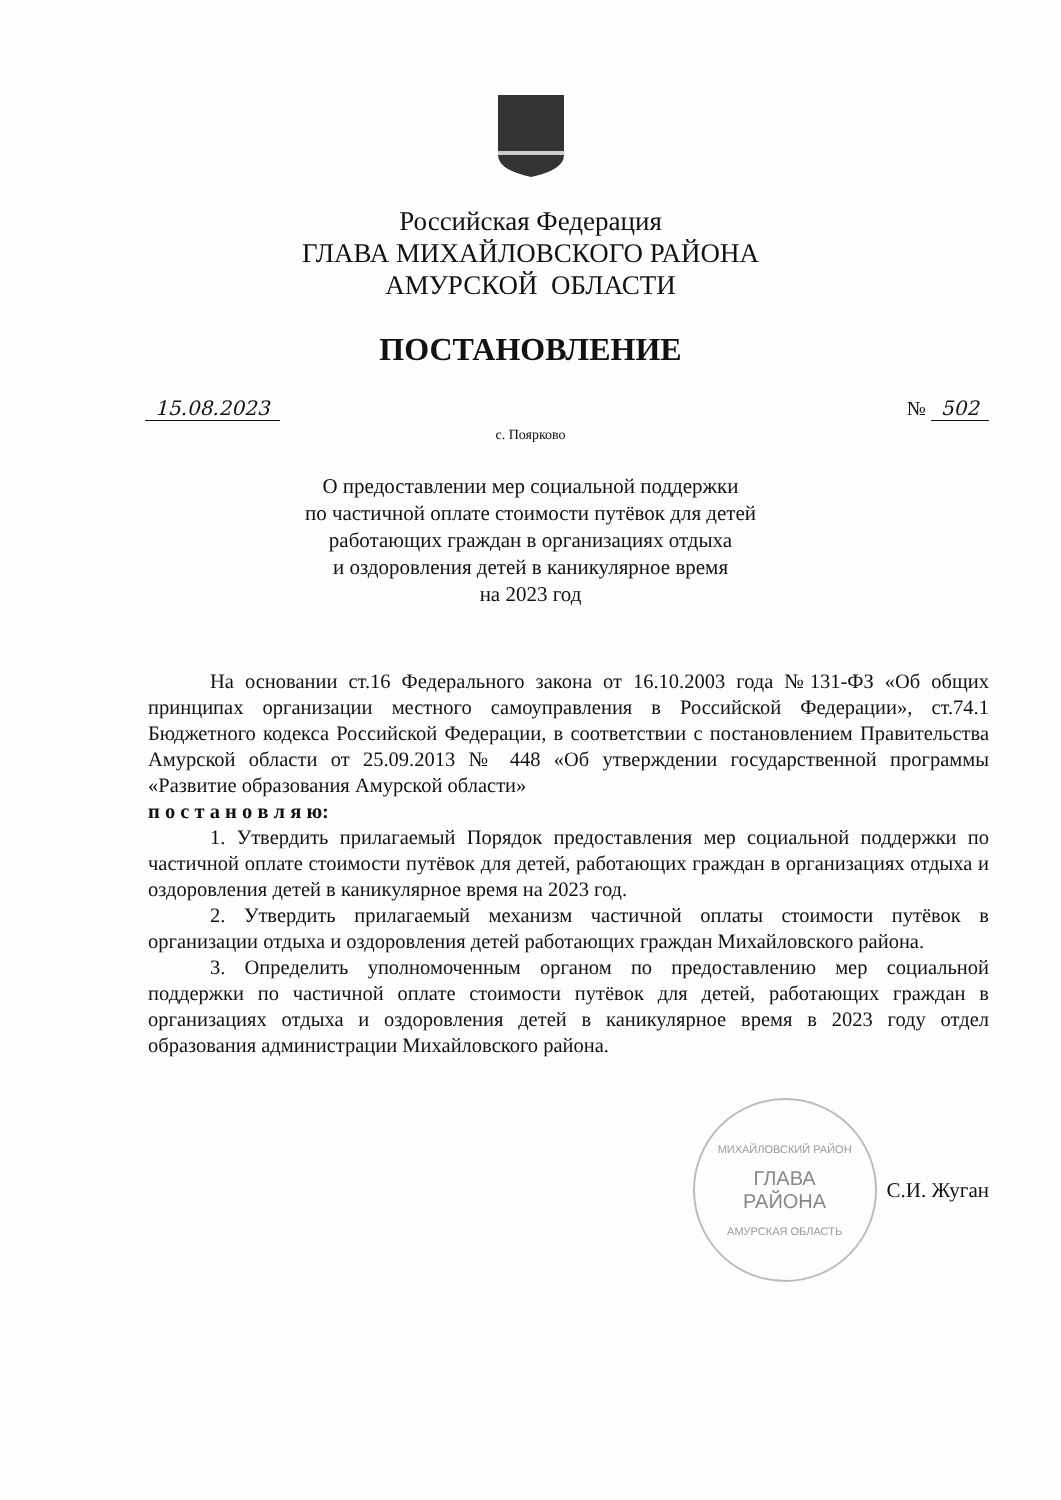Российская Федерация
ГЛАВА МИХАЙЛОВСКОГО РАЙОНА
АМУРСКОЙ ОБЛАСТИ
ПОСТАНОВЛЕНИЕ
15.08.2023 № 502
с. Поярково
О предоставлении мер социальной поддержки
по частичной оплате стоимости путёвок для детей
работающих граждан в организациях отдыха
и оздоровления детей в каникулярное время
на 2023 год
На основании ст.16 Федерального закона от 16.10.2003 года №131-ФЗ «Об общих принципах организации местного самоуправления в Российской Федерации», ст.74.1 Бюджетного кодекса Российской Федерации, в соответствии с постановлением Правительства Амурской области от 25.09.2013 № 448 «Об утверждении государственной программы «Развитие образования Амурской области»
п о с т а н о в л я ю:
1. Утвердить прилагаемый Порядок предоставления мер социальной поддержки по частичной оплате стоимости путёвок для детей, работающих граждан в организациях отдыха и оздоровления детей в каникулярное время на 2023 год.
2. Утвердить прилагаемый механизм частичной оплаты стоимости путёвок в организации отдыха и оздоровления детей работающих граждан Михайловского района.
3. Определить уполномоченным органом по предоставлению мер социальной поддержки по частичной оплате стоимости путёвок для детей, работающих граждан в организациях отдыха и оздоровления детей в каникулярное время в 2023 году отдел образования администрации Михайловского района.
МИХАЙЛОВСКИЙ РАЙОН
ГЛАВА
РАЙОНА
АМУРСКАЯ ОБЛАСТЬ
С.И. Жуган